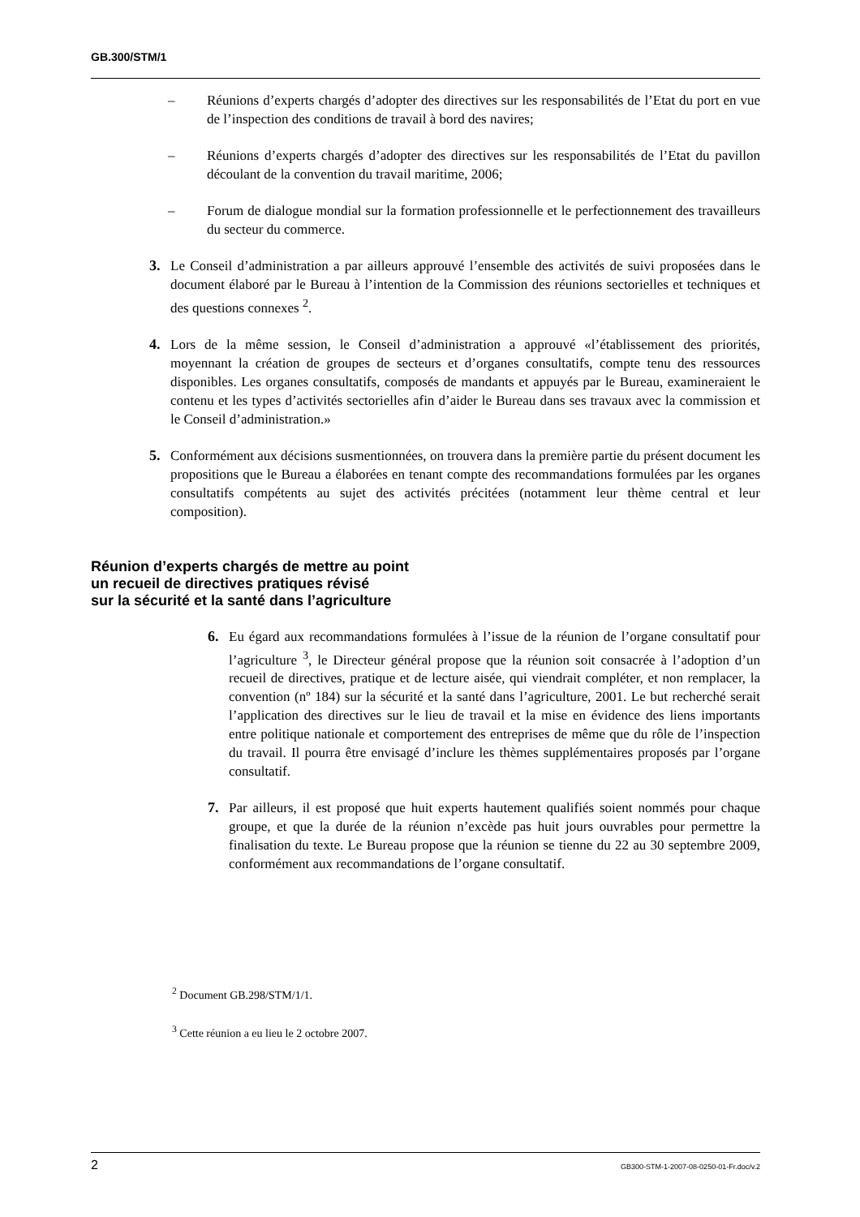GB.300/STM/1
– Réunions d’experts chargés d’adopter des directives sur les responsabilités de l’Etat du port en vue de l’inspection des conditions de travail à bord des navires;
– Réunions d’experts chargés d’adopter des directives sur les responsabilités de l’Etat du pavillon découlant de la convention du travail maritime, 2006;
– Forum de dialogue mondial sur la formation professionnelle et le perfectionnement des travailleurs du secteur du commerce.
3. Le Conseil d’administration a par ailleurs approuvé l’ensemble des activités de suivi proposées dans le document élaboré par le Bureau à l’intention de la Commission des réunions sectorielles et techniques et des questions connexes <sup>2</sup>.
4. Lors de la même session, le Conseil d’administration a approuvé «l’établissement des priorités, moyennant la création de groupes de secteurs et d’organes consultatifs, compte tenu des ressources disponibles. Les organes consultatifs, composés de mandants et appuyés par le Bureau, examineraient le contenu et les types d’activités sectorielles afin d’aider le Bureau dans ses travaux avec la commission et le Conseil d’administration.»
5. Conformément aux décisions susmentionnées, on trouvera dans la première partie du présent document les propositions que le Bureau a élaborées en tenant compte des recommandations formulées par les organes consultatifs compétents au sujet des activités précitées (notamment leur thème central et leur composition).
Réunion d’experts chargés de mettre au point
un recueil de directives pratiques révisé
sur la sécurité et la santé dans l’agriculture
6. Eu égard aux recommandations formulées à l’issue de la réunion de l’organe consultatif pour l’agriculture <sup>3</sup>, le Directeur général propose que la réunion soit consacrée à l’adoption d’un recueil de directives, pratique et de lecture aisée, qui viendrait compléter, et non remplacer, la convention (nº 184) sur la sécurité et la santé dans l’agriculture, 2001. Le but recherché serait l’application des directives sur le lieu de travail et la mise en évidence des liens importants entre politique nationale et comportement des entreprises de même que du rôle de l’inspection du travail. Il pourra être envisagé d’inclure les thèmes supplémentaires proposés par l’organe consultatif.
7. Par ailleurs, il est proposé que huit experts hautement qualifiés soient nommés pour chaque groupe, et que la durée de la réunion n’excède pas huit jours ouvrables pour permettre la finalisation du texte. Le Bureau propose que la réunion se tienne du 22 au 30 septembre 2009, conformément aux recommandations de l’organe consultatif.
<sup>2</sup> Document GB.298/STM/1/1.
<sup>3</sup> Cette réunion a eu lieu le 2 octobre 2007.
2 GB300-STM-1-2007-08-0250-01-Fr.doc/v.2